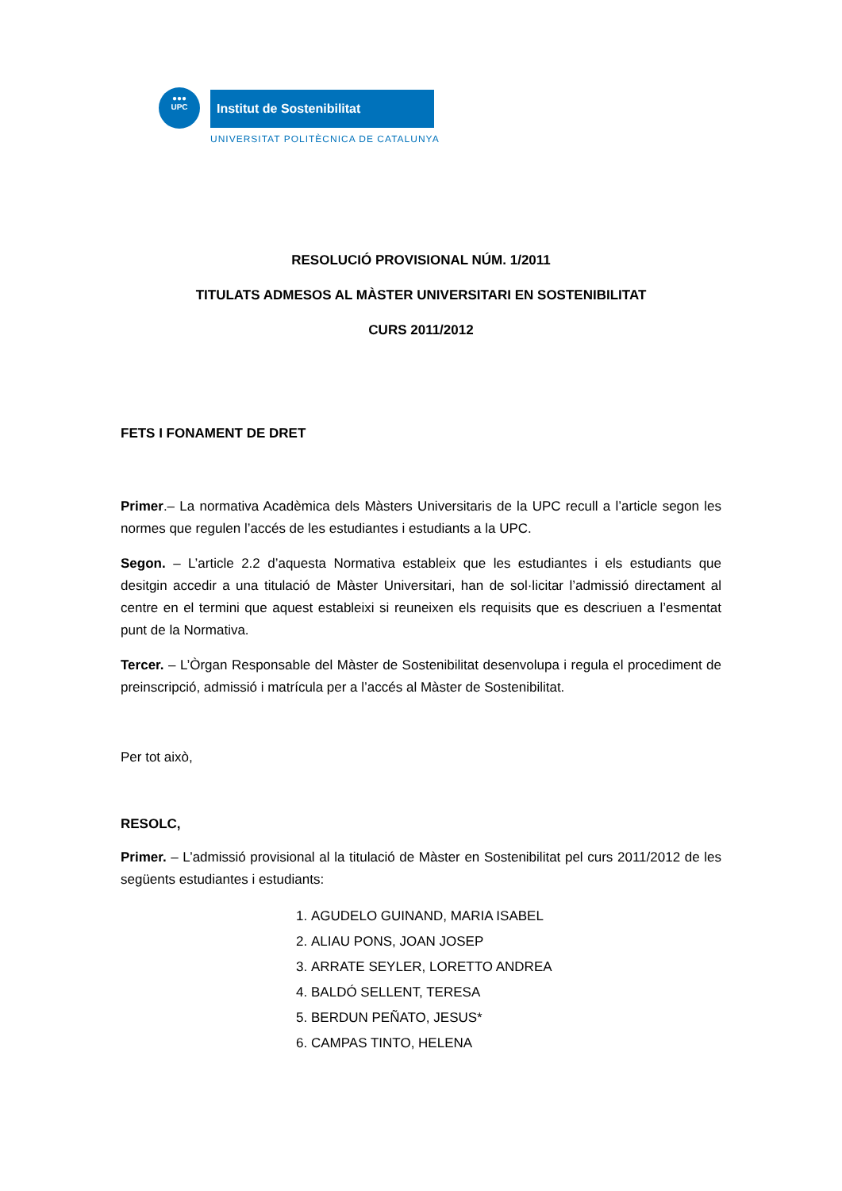●●●
UPC
Institut de Sostenibilitat
UNIVERSITAT POLITÈCNICA DE CATALUNYA
RESOLUCIÓ PROVISIONAL NÚM. 1/2011
TITULATS ADMESOS AL MÀSTER UNIVERSITARI EN SOSTENIBILITAT
CURS 2011/2012
FETS I FONAMENT DE DRET
Primer.– La normativa Acadèmica dels Màsters Universitaris de la UPC recull a l’article segon les normes que regulen l’accés de les estudiantes i estudiants a la UPC.
Segon. – L’article 2.2 d’aquesta Normativa estableix que les estudiantes i els estudiants que desitgin accedir a una titulació de Màster Universitari, han de sol·licitar l’admissió directament al centre en el termini que aquest estableixi si reuneixen els requisits que es descriuen a l’esmentat punt de la Normativa.
Tercer. – L’Òrgan Responsable del Màster de Sostenibilitat desenvolupa i regula el procediment de preinscripció, admissió i matrícula per a l’accés al Màster de Sostenibilitat.
Per tot això,
RESOLC,
Primer. – L’admissió provisional al la titulació de Màster en Sostenibilitat pel curs 2011/2012 de les següents estudiantes i estudiants:
1. AGUDELO GUINAND, MARIA ISABEL
2. ALIAU PONS, JOAN JOSEP
3. ARRATE SEYLER, LORETTO ANDREA
4. BALDÓ SELLENT, TERESA
5. BERDUN PEÑATO, JESUS*
6. CAMPAS TINTO, HELENA